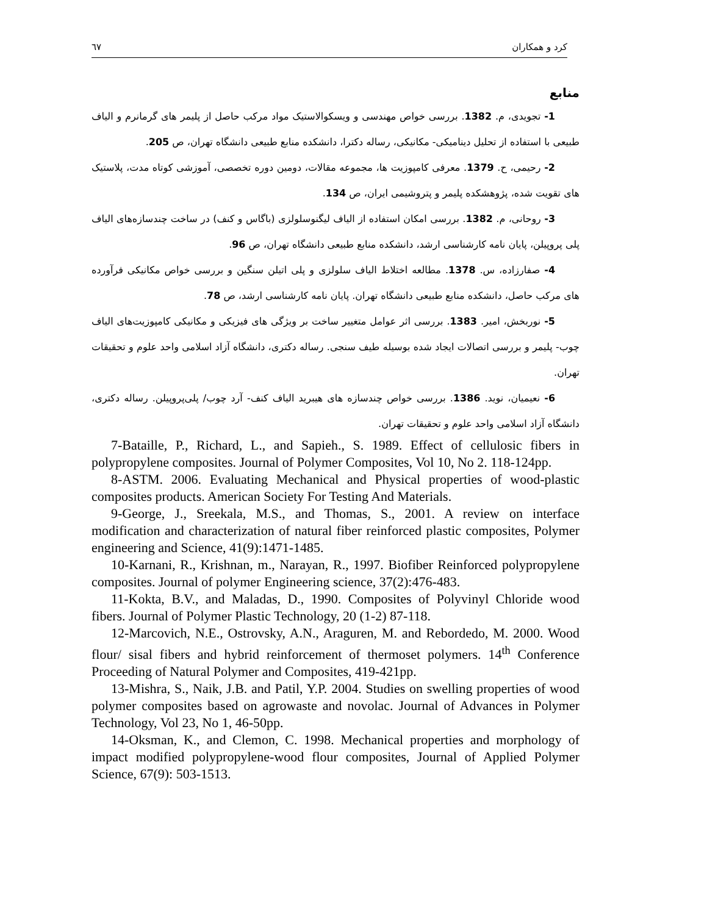٦٧ کرد و همکاران
منابع
1- تجویدی، م. 1382. بررسی خواص مهندسی و ویسکوالاستیک مواد مرکب حاصل از پلیمر های گرمانرم و الیاف طبیعی با استفاده از تحلیل دینامیکی- مکانیکی، رساله دکترا، دانشکده منابع طبیعی دانشگاه تهران، ص 205.
2- رحیمی، ح. 1379. معرفی کامپوزیت ها، مجموعه مقالات، دومین دوره تخصصی، آموزشی کوتاه مدت، پلاستیک های تقویت شده، پژوهشکده پلیمر و پتروشیمی ایران، ص 134.
3- روحانی، م. 1382. بررسی امکان استفاده از الیاف لیگنوسلولزی (باگاس و کنف) در ساخت چندسازه‌های الیاف پلی پروپیلن، پایان نامه کارشناسی ارشد، دانشکده منابع طبیعی دانشگاه تهران، ص 96.
4- صفارزاده، س. 1378. مطالعه اختلاط الیاف سلولزی و پلی اتیلن سنگین و بررسی خواص مکانیکی فرآورده های مرکب حاصل، دانشکده منابع طبیعی دانشگاه تهران. پایان نامه کارشناسی ارشد، ص 78.
5- نوربخش، امیر. 1383. بررسی اثر عوامل متغییر ساخت بر ویژگی های فیزیکی و مکانیکی کامپوزیت‌های الیاف چوب- پلیمر و بررسی اتصالات ایجاد شده بوسیله طیف سنجی. رساله دکتری، دانشگاه آزاد اسلامی واحد علوم و تحقیقات تهران.
6- نعیمیان، نوید. 1386. بررسی خواص چندسازه های هیبرید الیاف کنف- آرد چوب/ پلی‌پروپیلن. رساله دکتری، دانشگاه آزاد اسلامی واحد علوم و تحقیقات تهران.
7-Bataille, P., Richard, L., and Sapieh., S. 1989. Effect of cellulosic fibers in polypropylene composites. Journal of Polymer Composites, Vol 10, No 2. 118-124pp.
8-ASTM. 2006. Evaluating Mechanical and Physical properties of wood-plastic composites products. American Society For Testing And Materials.
9-George, J., Sreekala, M.S., and Thomas, S., 2001. A review on interface modification and characterization of natural fiber reinforced plastic composites, Polymer engineering and Science, 41(9):1471-1485.
10-Karnani, R., Krishnan, m., Narayan, R., 1997. Biofiber Reinforced polypropylene composites. Journal of polymer Engineering science, 37(2):476-483.
11-Kokta, B.V., and Maladas, D., 1990. Composites of Polyvinyl Chloride wood fibers. Journal of Polymer Plastic Technology, 20 (1-2) 87-118.
12-Marcovich, N.E., Ostrovsky, A.N., Araguren, M. and Rebordedo, M. 2000. Wood flour/ sisal fibers and hybrid reinforcement of thermoset polymers. 14<sup>th</sup> Conference Proceeding of Natural Polymer and Composites, 419-421pp.
13-Mishra, S., Naik, J.B. and Patil, Y.P. 2004. Studies on swelling properties of wood polymer composites based on agrowaste and novolac. Journal of Advances in Polymer Technology, Vol 23, No 1, 46-50pp.
14-Oksman, K., and Clemon, C. 1998. Mechanical properties and morphology of impact modified polypropylene-wood flour composites, Journal of Applied Polymer Science, 67(9): 503-1513.